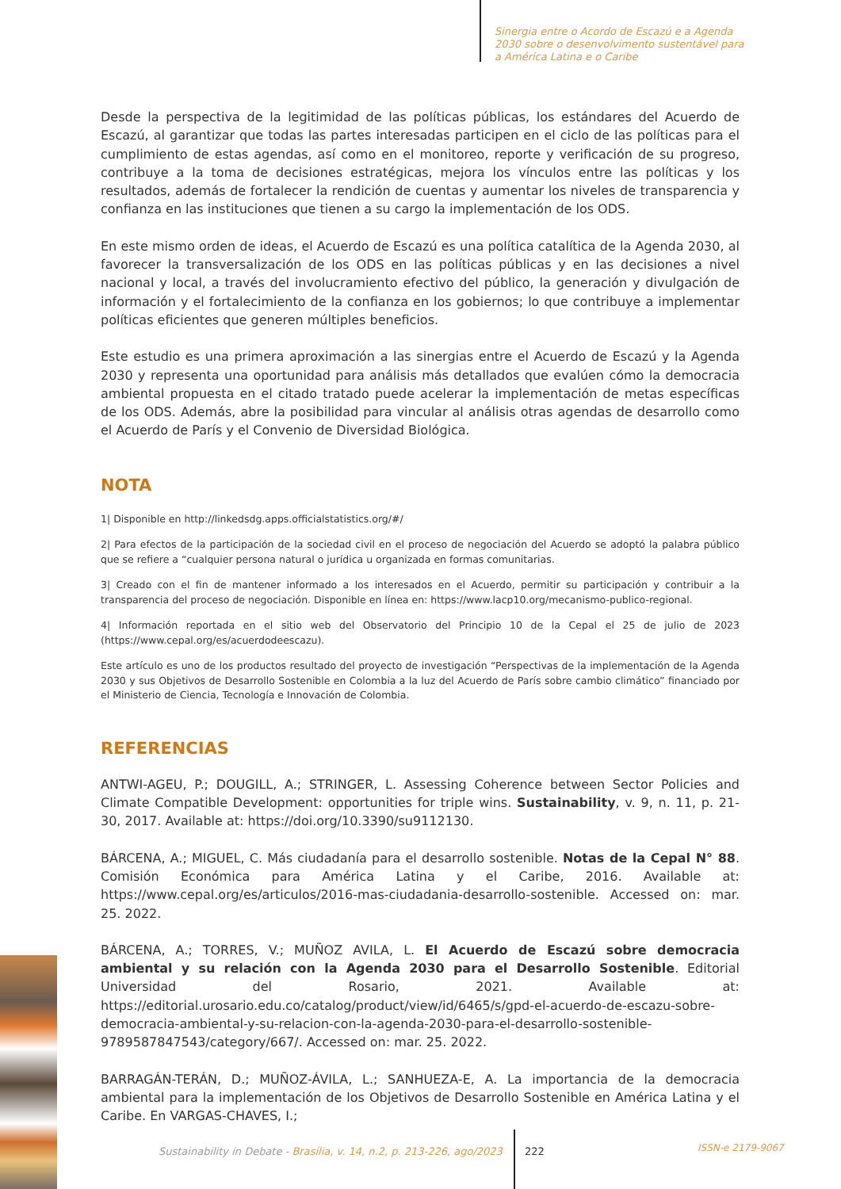Sinergia entre o Acordo de Escazú e a Agenda 2030 sobre o desenvolvimento sustentável para a América Latina e o Caribe
Desde la perspectiva de la legitimidad de las políticas públicas, los estándares del Acuerdo de Escazú, al garantizar que todas las partes interesadas participen en el ciclo de las políticas para el cumplimiento de estas agendas, así como en el monitoreo, reporte y verificación de su progreso, contribuye a la toma de decisiones estratégicas, mejora los vínculos entre las políticas y los resultados, además de fortalecer la rendición de cuentas y aumentar los niveles de transparencia y confianza en las instituciones que tienen a su cargo la implementación de los ODS.
En este mismo orden de ideas, el Acuerdo de Escazú es una política catalítica de la Agenda 2030, al favorecer la transversalización de los ODS en las políticas públicas y en las decisiones a nivel nacional y local, a través del involucramiento efectivo del público, la generación y divulgación de información y el fortalecimiento de la confianza en los gobiernos; lo que contribuye a implementar políticas eficientes que generen múltiples beneficios.
Este estudio es una primera aproximación a las sinergias entre el Acuerdo de Escazú y la Agenda 2030 y representa una oportunidad para análisis más detallados que evalúen cómo la democracia ambiental propuesta en el citado tratado puede acelerar la implementación de metas específicas de los ODS. Además, abre la posibilidad para vincular al análisis otras agendas de desarrollo como el Acuerdo de París y el Convenio de Diversidad Biológica.
NOTA
1| Disponible en http://linkedsdg.apps.officialstatistics.org/#/
2| Para efectos de la participación de la sociedad civil en el proceso de negociación del Acuerdo se adoptó la palabra público que se refiere a “cualquier persona natural o jurídica u organizada en formas comunitarias.
3| Creado con el fin de mantener informado a los interesados en el Acuerdo, permitir su participación y contribuir a la transparencia del proceso de negociación. Disponible en línea en: https://www.lacp10.org/mecanismo-publico-regional.
4| Información reportada en el sitio web del Observatorio del Principio 10 de la Cepal el 25 de julio de 2023 (https://www.cepal.org/es/acuerdodeescazu).
Este artículo es uno de los productos resultado del proyecto de investigación “Perspectivas de la implementación de la Agenda 2030 y sus Objetivos de Desarrollo Sostenible en Colombia a la luz del Acuerdo de París sobre cambio climático” financiado por el Ministerio de Ciencia, Tecnología e Innovación de Colombia.
REFERENCIAS
ANTWI-AGEU, P.; DOUGILL, A.; STRINGER, L. Assessing Coherence between Sector Policies and Climate Compatible Development: opportunities for triple wins. Sustainability, v. 9, n. 11, p. 21-30, 2017. Available at: https://doi.org/10.3390/su9112130.
BÁRCENA, A.; MIGUEL, C. Más ciudadanía para el desarrollo sostenible. Notas de la Cepal N° 88. Comisión Económica para América Latina y el Caribe, 2016. Available at: https://www.cepal.org/es/articulos/2016-mas-ciudadania-desarrollo-sostenible. Accessed on: mar. 25. 2022.
BÁRCENA, A.; TORRES, V.; MUÑOZ AVILA, L. El Acuerdo de Escazú sobre democracia ambiental y su relación con la Agenda 2030 para el Desarrollo Sostenible. Editorial Universidad del Rosario, 2021. Available at: https://editorial.urosario.edu.co/catalog/product/view/id/6465/s/gpd-el-acuerdo-de-escazu-sobre-democracia-ambiental-y-su-relacion-con-la-agenda-2030-para-el-desarrollo-sostenible-9789587847543/category/667/. Accessed on: mar. 25. 2022.
BARRAGÁN-TERÁN, D.; MUÑOZ-ÁVILA, L.; SANHUEZA-E, A. La importancia de la democracia ambiental para la implementación de los Objetivos de Desarrollo Sostenible en América Latina y el Caribe. En VARGAS-CHAVES, I.;
Sustainability in Debate - Brasília, v. 14, n.2, p. 213-226, ago/2023
222
ISSN-e 2179-9067